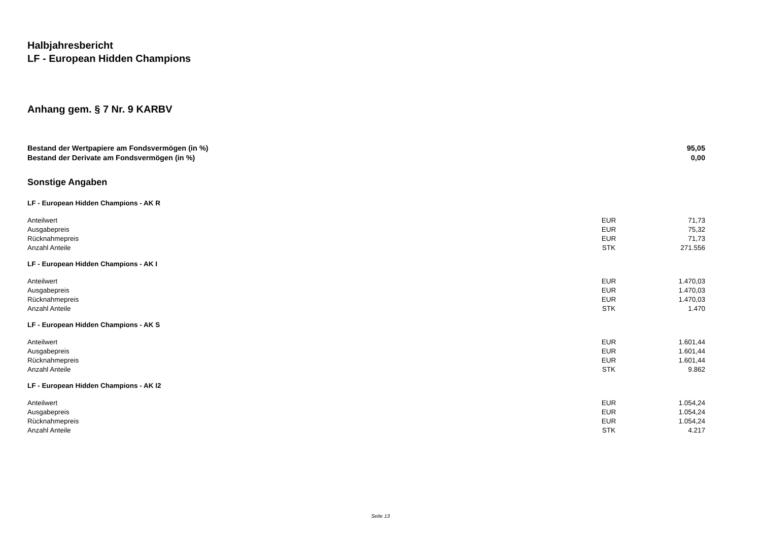Halbjahresbericht
LF - European Hidden Champions
Anhang gem. § 7 Nr. 9 KARBV
| Bestand der Wertpapiere am Fondsvermögen (in %) | | 95,05 |
| Bestand der Derivate am Fondsvermögen (in %) | | 0,00 |
Sonstige Angaben
| LF - European Hidden Champions - AK R | | |
| Anteilwert | EUR | 71,73 |
| Ausgabepreis | EUR | 75,32 |
| Rücknahmepreis | EUR | 71,73 |
| Anzahl Anteile | STK | 271.556 |
| LF - European Hidden Champions - AK I | | |
| Anteilwert | EUR | 1.470,03 |
| Ausgabepreis | EUR | 1.470,03 |
| Rücknahmepreis | EUR | 1.470,03 |
| Anzahl Anteile | STK | 1.470 |
| LF - European Hidden Champions - AK S | | |
| Anteilwert | EUR | 1.601,44 |
| Ausgabepreis | EUR | 1.601,44 |
| Rücknahmepreis | EUR | 1.601,44 |
| Anzahl Anteile | STK | 9.862 |
| LF - European Hidden Champions - AK I2 | | |
| Anteilwert | EUR | 1.054,24 |
| Ausgabepreis | EUR | 1.054,24 |
| Rücknahmepreis | EUR | 1.054,24 |
| Anzahl Anteile | STK | 4.217 |
Seite 13